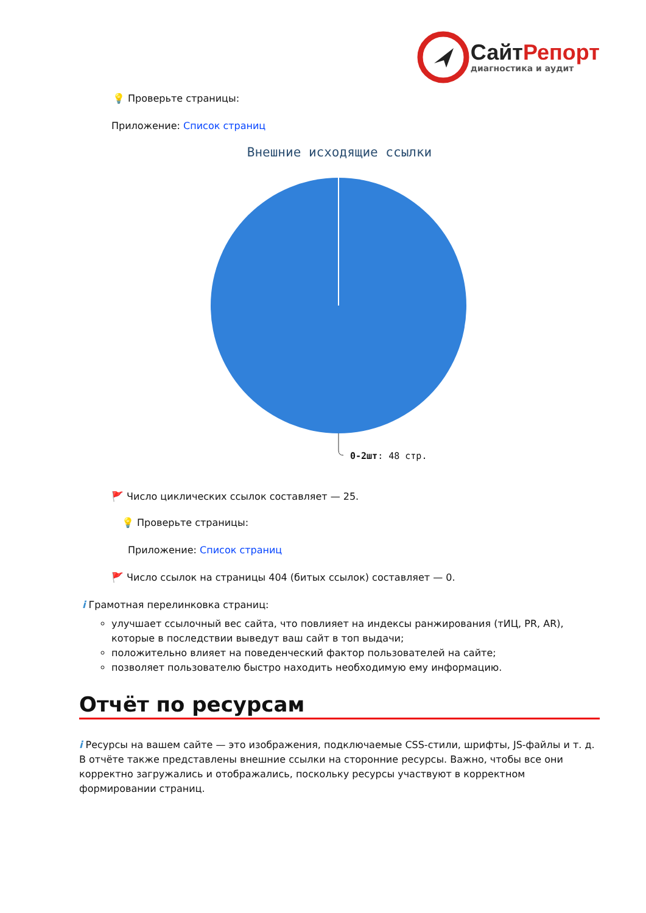Сайт Репорт
диагностика и аудит
💡 Проверьте страницы:
Приложение: Список страниц
Внешние исходящие ссылки
0-2шт: 48 стр.
🚩 Число циклических ссылок составляет — 25.
💡 Проверьте страницы:
Приложение: Список страниц
🚩 Число ссылок на страницы 404 (битых ссылок) составляет — 0.
i Грамотная перелинковка страниц:
улучшает ссылочный вес сайта, что повлияет на индексы ранжирования (тИЦ, PR, AR), которые в последствии выведут ваш сайт в топ выдачи;
положительно влияет на поведенческий фактор пользователей на сайте;
позволяет пользователю быстро находить необходимую ему информацию.
Отчёт по ресурсам
i Ресурсы на вашем сайте — это изображения, подключаемые CSS-стили, шрифты, JS-файлы и т. д. В отчёте также представлены внешние ссылки на сторонние ресурсы. Важно, чтобы все они корректно загружались и отображались, поскольку ресурсы участвуют в корректном формировании страниц.